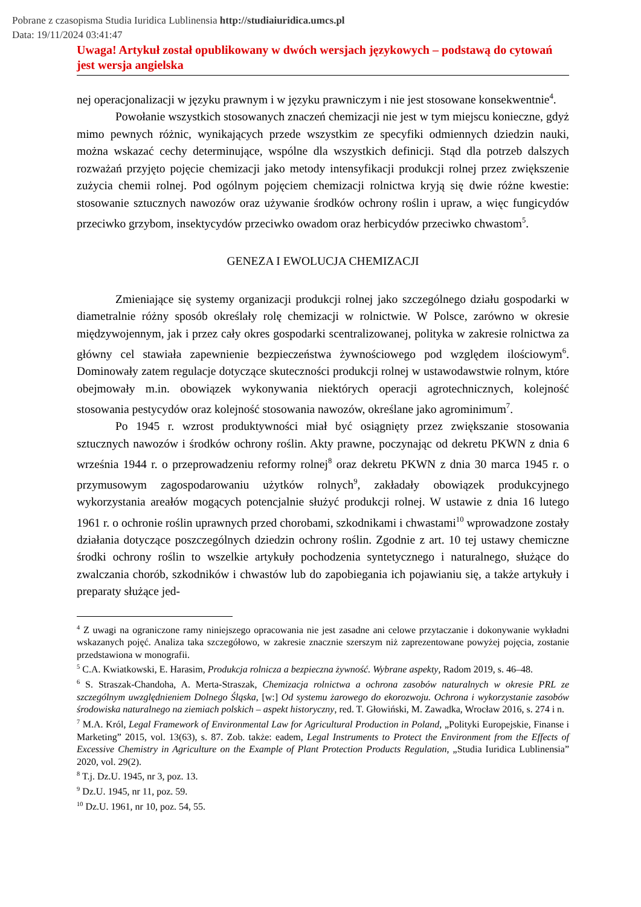Pobrane z czasopisma Studia Iuridica Lublinensia http://studiaiuridica.umcs.pl
Data: 19/11/2024 03:41:47
Uwaga! Artykuł został opublikowany w dwóch wersjach językowych – podstawą do cytowań jest wersja angielska
nej operacjonalizacji w języku prawnym i w języku prawniczym i nie jest stosowane konsekwentnie<sup>4</sup>.
Powołanie wszystkich stosowanych znaczeń chemizacji nie jest w tym miejscu konieczne, gdyż mimo pewnych różnic, wynikających przede wszystkim ze specyfiki odmiennych dziedzin nauki, można wskazać cechy determinujące, wspólne dla wszystkich definicji. Stąd dla potrzeb dalszych rozważań przyjęto pojęcie chemizacji jako metody intensyfikacji produkcji rolnej przez zwiększenie zużycia chemii rolnej. Pod ogólnym pojęciem chemizacji rolnictwa kryją się dwie różne kwestie: stosowanie sztucznych nawozów oraz używanie środków ochrony roślin i upraw, a więc fungicydów przeciwko grzybom, insektycydów przeciwko owadom oraz herbicydów przeciwko chwastom<sup>5</sup>.
GENEZA I EWOLUCJA CHEMIZACJI
Zmieniające się systemy organizacji produkcji rolnej jako szczególnego działu gospodarki w diametralnie różny sposób określały rolę chemizacji w rolnictwie. W Polsce, zarówno w okresie międzywojennym, jak i przez cały okres gospodarki scentralizowanej, polityka w zakresie rolnictwa za główny cel stawiała zapewnienie bezpieczeństwa żywnościowego pod względem ilościowym<sup>6</sup>. Dominowały zatem regulacje dotyczące skuteczności produkcji rolnej w ustawodawstwie rolnym, które obejmowały m.in. obowiązek wykonywania niektórych operacji agrotechnicznych, kolejność stosowania pestycydów oraz kolejność stosowania nawozów, określane jako agrominimum<sup>7</sup>.
Po 1945 r. wzrost produktywności miał być osiągnięty przez zwiększanie stosowania sztucznych nawozów i środków ochrony roślin. Akty prawne, poczynając od dekretu PKWN z dnia 6 września 1944 r. o przeprowadzeniu reformy rolnej<sup>8</sup> oraz dekretu PKWN z dnia 30 marca 1945 r. o przymusowym zagospodarowaniu użytków rolnych<sup>9</sup>, zakładały obowiązek produkcyjnego wykorzystania areałów mogących potencjalnie służyć produkcji rolnej. W ustawie z dnia 16 lutego 1961 r. o ochronie roślin uprawnych przed chorobami, szkodnikami i chwastami<sup>10</sup> wprowadzone zostały działania dotyczące poszczególnych dziedzin ochrony roślin. Zgodnie z art. 10 tej ustawy chemiczne środki ochrony roślin to wszelkie artykuły pochodzenia syntetycznego i naturalnego, służące do zwalczania chorób, szkodników i chwastów lub do zapobiegania ich pojawianiu się, a także artykuły i preparaty służące jed-
<sup>4</sup> Z uwagi na ograniczone ramy niniejszego opracowania nie jest zasadne ani celowe przytaczanie i dokonywanie wykładni wskazanych pojęć. Analiza taka szczegółowo, w zakresie znacznie szerszym niż zaprezentowane powyżej pojęcia, zostanie przedstawiona w monografii.
<sup>5</sup> C.A. Kwiatkowski, E. Harasim, Produkcja rolnicza a bezpieczna żywność. Wybrane aspekty, Radom 2019, s. 46–48.
<sup>6</sup> S. Straszak-Chandoha, A. Merta-Straszak, Chemizacja rolnictwa a ochrona zasobów naturalnych w okresie PRL ze szczególnym uwzględnieniem Dolnego Śląska, [w:] Od systemu żarowego do ekorozwoju. Ochrona i wykorzystanie zasobów środowiska naturalnego na ziemiach polskich – aspekt historyczny, red. T. Głowiński, M. Zawadka, Wrocław 2016, s. 274 i n.
<sup>7</sup> M.A. Król, Legal Framework of Environmental Law for Agricultural Production in Poland, „Polityki Europejskie, Finanse i Marketing” 2015, vol. 13(63), s. 87. Zob. także: eadem, Legal Instruments to Protect the Environment from the Effects of Excessive Chemistry in Agriculture on the Example of Plant Protection Products Regulation, „Studia Iuridica Lublinensia” 2020, vol. 29(2).
<sup>8</sup> T.j. Dz.U. 1945, nr 3, poz. 13.
<sup>9</sup> Dz.U. 1945, nr 11, poz. 59.
<sup>10</sup> Dz.U. 1961, nr 10, poz. 54, 55.